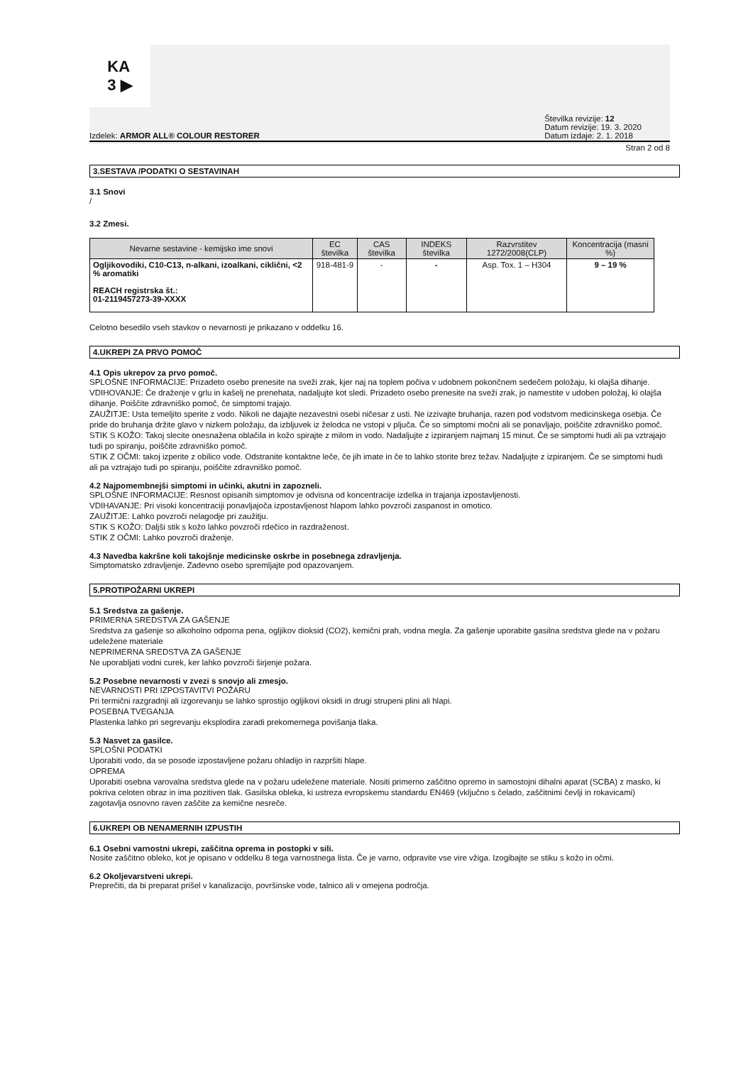KA
3 ▶
Izdelek: ARMOR ALL® COLOUR RESTORER
Številka revizije: 12
Datum revizije: 19. 3. 2020
Datum izdaje: 2. 1. 2018
Stran 2 od 8
3.SESTAVA /PODATKI O SESTAVINAH
3.1 Snovi
/
3.2 Zmesi.
| Nevarne sestavine - kemijsko ime snovi | EC številka | CAS številka | INDEKS številka | Razvrstitev 1272/2008(CLP) | Koncentracija (masni %) |
| --- | --- | --- | --- | --- | --- |
| Ogljikovodiki, C10-C13, n-alkani, izoalkani, ciklični, <2 % aromatiki REACH registrska št.: 01-2119457273-39-XXXX | 918-481-9 | - | - | Asp. Tox. 1 – H304 | 9 – 19 % |
Celotno besedilo vseh stavkov o nevarnosti je prikazano v oddelku 16.
4.UKREPI ZA PRVO POMOČ
4.1 Opis ukrepov za prvo pomoč.
SPLOŠNE INFORMACIJE: Prizadeto osebo prenesite na sveži zrak, kjer naj na toplem počiva v udobnem pokončnem sedečem položaju, ki olajša dihanje.
VDIHOVANJE: Če draženje v grlu in kašelj ne prenehata, nadaljujte kot sledi. Prizadeto osebo prenesite na sveži zrak, jo namestite v udoben položaj, ki olajša dihanje. Poiščite zdravniško pomoč, če simptomi trajajo.
ZAUŽITJE: Usta temeljito sperite z vodo. Nikoli ne dajajte nezavestni osebi ničesar z usti. Ne izzivajte bruhanja, razen pod vodstvom medicinskega osebja. Če pride do bruhanja držite glavo v nizkem položaju, da izbljuvek iz želodca ne vstopi v pljuča. Če so simptomi močni ali se ponavljajo, poiščite zdravniško pomoč.
STIK S KOŽO: Takoj slecite onesnažena oblačila in kožo spirajte z milom in vodo. Nadaljujte z izpiranjem najmanj 15 minut. Če se simptomi hudi ali pa vztrajajo tudi po spiranju, poiščite zdravniško pomoč.
STIK Z OČMI: takoj izperite z obilico vode. Odstranite kontaktne leče, če jih imate in če to lahko storite brez težav. Nadaljujte z izpiranjem. Če se simptomi hudi ali pa vztrajajo tudi po spiranju, poiščite zdravniško pomoč.
4.2 Najpomembnejši simptomi in učinki, akutni in zapozneli.
SPLOŠNE INFORMACIJE: Resnost opisanih simptomov je odvisna od koncentracije izdelka in trajanja izpostavljenosti.
VDIHAVANJE: Pri visoki koncentraciji ponavljajoča izpostavljenost hlapom lahko povzroči zaspanost in omotico.
ZAUŽITJE: Lahko povzroči nelagodje pri zaužitju.
STIK S KOŽO: Daljši stik s kožo lahko povzroči rdečico in razdraženost.
STIK Z OČMI: Lahko povzroči draženje.
4.3 Navedba kakršne koli takojšnje medicinske oskrbe in posebnega zdravljenja.
Simptomatsko zdravljenje. Zadevno osebo spremljajte pod opazovanjem.
5.PROTIPOŽARNI UKREPI
5.1 Sredstva za gašenje.
PRIMERNA SREDSTVA ZA GAŠENJE
Sredstva za gašenje so alkoholno odporna pena, ogljikov dioksid (CO2), kemični prah, vodna megla. Za gašenje uporabite gasilna sredstva glede na v požaru udeležene materiale
NEPRIMERNA SREDSTVA ZA GAŠENJE
Ne uporabljati vodni curek, ker lahko povzroči širjenje požara.
5.2 Posebne nevarnosti v zvezi s snovjo ali zmesjo.
NEVARNOSTI PRI IZPOSTAVITVI POŽARU
Pri termični razgradnji ali izgorevanju se lahko sprostijo ogljikovi oksidi in drugi strupeni plini ali hlapi.
POSEBNA TVEGANJA
Plastenka lahko pri segrevanju eksplodira zaradi prekomernega povišanja tlaka.
5.3 Nasvet za gasilce.
SPLOŠNI PODATKI
Uporabiti vodo, da se posode izpostavljene požaru ohladijo in razpršiti hlape.
OPREMA
Uporabiti osebna varovalna sredstva glede na v požaru udeležene materiale. Nositi primerno zaščitno opremo in samostojni dihalni aparat (SCBA) z masko, ki pokriva celoten obraz in ima pozitiven tlak. Gasilska obleka, ki ustreza evropskemu standardu EN469 (vključno s čelado, zaščitnimi čevlji in rokavicami) zagotavlja osnovno raven zaščite za kemične nesreče.
6.UKREPI OB NENAMERNIH IZPUSTIH
6.1 Osebni varnostni ukrepi, zaščitna oprema in postopki v sili.
Nosite zaščitno obleko, kot je opisano v oddelku 8 tega varnostnega lista. Če je varno, odpravite vse vire vžiga. Izogibajte se stiku s kožo in očmi.
6.2 Okoljevarstveni ukrepi.
Preprečiti, da bi preparat prišel v kanalizacijo, površinske vode, talnico ali v omejena področja.